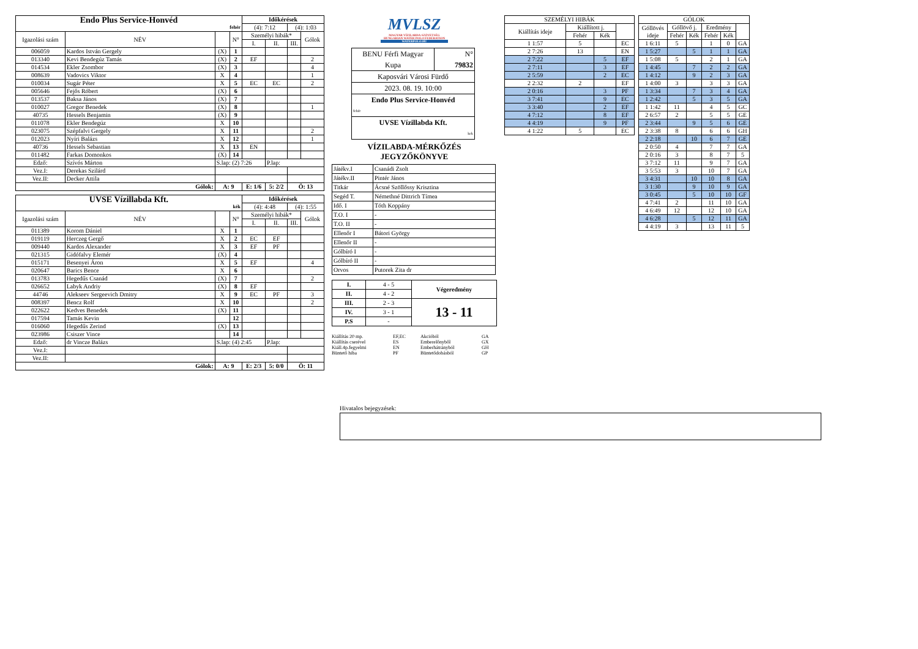| Endo Plus Service-Honvéd fehér | | | | Időkérések | | | |
| | | | | (4): 7:12 | | (4): 1:03 | |
| Igazolási szám | NÉV | | N° | Személyi hibák* | | | Gólok |
| | | | | I. | II. | III. | |
| 006059 | Kardos István Gergely | (X) | 1 | | | | |
| 013340 | Kevi Bendegúz Tamás | (X) | 2 | EF | | | 2 |
| 014534 | Ekler Zsombor | (X) | 3 | | | | 4 |
| 008639 | Vadovics Viktor | X | 4 | | | | 1 |
| 010034 | Sugár Péter | X | 5 | EC | EC | | 2 |
| 005646 | Fejős Róbert | (X) | 6 | | | | |
| 013537 | Baksa János | (X) | 7 | | | | |
| 010027 | Gregor Benedek | (X) | 8 | | | | 1 |
| 40735 | Hessels Benjamin | (X) | 9 | | | | |
| 011078 | Ekler Bendegúz | X | 10 | | | | |
| 023075 | Szépfalvi Gergely | X | 11 | | | | 2 |
| 012023 | Nyíri Balázs | X | 12 | | | | 1 |
| 40736 | Hessels Sebastian | X | 13 | EN | | | |
| 011482 | Farkas Domonkos | (X) | 14 | | | | |
| Edző: | Szívós Márton | S.lap: (2) 7:26 | | | P.lap: | | |
| Vez.I: | Derekas Szilárd | | | | | | |
| Vez.II: | Decker Attila | | | | | | |
| Gólok: | | A: 9 | | E: 1/6 | 5: 2/2 | Ö: 13 | |
| UVSE Vízillabda Kft. kék | | | | Időkérések | | | |
| | | | | (4): 4:48 | | (4): 1:55 | |
| Igazolási szám | NÉV | | N° | Személyi hibák* | | | Gólok |
| | | | | I. | II. | III. | |
| 011389 | Korom Dániel | X | 1 | | | | |
| 019119 | Herczeg Gergő | X | 2 | EC | EF | | |
| 009440 | Kardos Alexander | X | 3 | EF | PF | | |
| 021315 | Gidófalvy Elemér | (X) | 4 | | | | |
| 015171 | Besenyei Áron | X | 5 | EF | | | 4 |
| 020647 | Barics Bence | X | 6 | | | | |
| 013783 | Hegedűs Csanád | (X) | 7 | | | | 2 |
| 026652 | Labyk Andriy | (X) | 8 | EF | | | |
| 44746 | Alekseev Sergeevich Dmitry | X | 9 | EC | PF | | 3 |
| 008397 | Bencz Rolf | X | 10 | | | | 2 |
| 022622 | Kedves Benedek | (X) | 11 | | | | |
| 017594 | Tamás Kevin | | 12 | | | | |
| 016060 | Hegedűs Zerind | (X) | 13 | | | | |
| 023986 | Csiszer Vince | | 14 | | | | |
| Edző: | dr Vincze Balázs | S.lap: (4) 2:45 | | | P.lap: | | |
| Vez.I: | | | | | | | |
| Vez.II: | | | | | | | |
| Gólok: | | A: 9 | | E: 2/3 | 5: 0/0 | Ö: 11 | |
MVLSZ
MAGYAR VÍZILABDA SZÖVETSÉG
HUNGARIAN WATER POLO FEDERATION
WATERPOLO.HU
| BENU Férfi Magyar Kupa | N° 79832 |
| Kaposvári Városi Fürdő | |
| 2023. 08. 19. 10:00 | |
| Endo Plus Service-Honvéd fehér | |
| UVSE Vízillabda Kft. kek | |
VÍZILABDA-MÉRKŐZÉS
JEGYZŐKÖNYVE
| Játékv.I | Csanádi Zsolt |
| Játékv.II | Pintér János |
| Titkár | Ácsné Szöllőssy Krisztina |
| Segéd T. | Némethné Dittrich Tímea |
| Idő. I | Tóth Koppány |
| T.O. I | - |
| T.O. II | - |
| Ellenőr I | Bátori György |
| Ellenőr II | - |
| Gólbíró I | - |
| Gólbíró II | - |
| Orvos | Putorek Zita dr |
| I. | 4 - 5 | Végeredmény |
| II. | 4 - 2 | |
| III. | 2 - 3 | 13 - 11 |
| IV. | 3 - 1 | |
| P.S | - | |
Kiállítás 20 mp. EF,EC Akcióból GA Kiállítás cserével ES Emberelőnyből GX Kiáll.4p.fegyelmi EN Emberhátrányból GH Büntető hiba PF Büntetődobásból GP
| SZEMÉLYI HIBÁK | | | |
| Kiállítás ideje | Kiállított j. | | |
| | Fehér | Kék | |
| 1 1:57 | 5 | | EC |
| 2 7:26 | 13 | | EN |
| 2 7:22 | | 5 | EF |
| 2 7:11 | | 3 | EF |
| 2 5:59 | | 2 | EC |
| 2 2:32 | 2 | | EF |
| 2 0:16 | | 3 | PF |
| 3 7:41 | | 9 | EC |
| 3 3:40 | | 2 | EF |
| 4 7:12 | | 8 | EF |
| 4 4:19 | | 9 | PF |
| 4 1:22 | 5 | | EC |
| GÓLOK | | | | | |
| Góllövés ideje | Góllövő j. | | Eredmény | | |
| | Fehér | Kék | Fehér | Kék | |
| 1 6:11 | 5 | | 1 | 0 | GA |
| 1 5:27 | | 5 | 1 | 1 | GA |
| 1 5:08 | 5 | | 2 | 1 | GA |
| 1 4:45 | | 7 | 2 | 2 | GA |
| 1 4:12 | | 9 | 2 | 3 | GA |
| 1 4:00 | 3 | | 3 | 3 | GA |
| 1 3:34 | | 7 | 3 | 4 | GA |
| 1 2:42 | | 5 | 3 | 5 | GA |
| 1 1:42 | 11 | | 4 | 5 | GC |
| 2 6:57 | 2 | | 5 | 5 | GE |
| 2 3:44 | | 9 | 5 | 6 | GE |
| 2 3:38 | 8 | | 6 | 6 | GH |
| 2 2:18 | | 10 | 6 | 7 | GE |
| 2 0:50 | 4 | | 7 | 7 | GA |
| 2 0:16 | 3 | | 8 | 7 | 5 |
| 3 7:12 | 11 | | 9 | 7 | GA |
| 3 5:53 | 3 | | 10 | 7 | GA |
| 3 4:31 | | 10 | 10 | 8 | GA |
| 3 1:30 | | 9 | 10 | 9 | GA |
| 3 0:45 | | 5 | 10 | 10 | GF |
| 4 7:41 | 2 | | 11 | 10 | GA |
| 4 6:49 | 12 | | 12 | 10 | GA |
| 4 6:28 | | 5 | 12 | 11 | GA |
| 4 4:19 | 3 | | 13 | 11 | 5 |
Hivatalos bejegyzések: